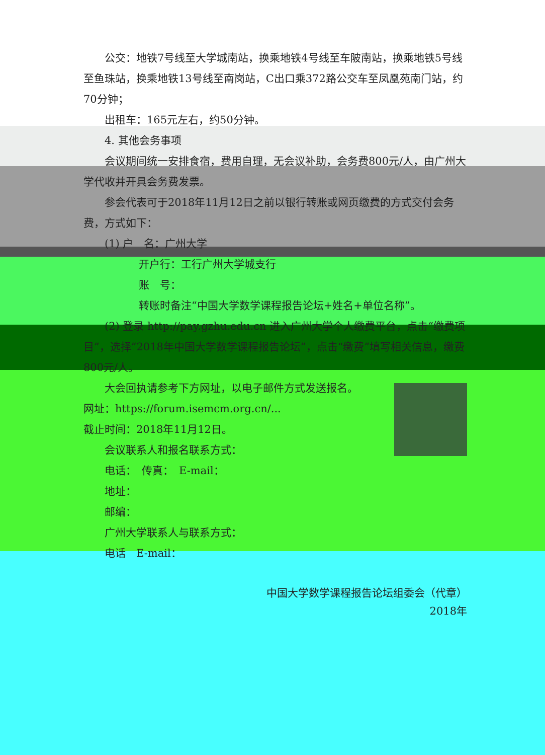公交：地铁7号线至大学城南站，换乘地铁4号线至车陂南站，换乘地铁5号线至鱼珠站，换乘地铁13号线至南岗站，C出口乘372路公交车至凤凰苑南门站，约70分钟；
出租车：165元左右，约50分钟。
4. 其他会务事项
会议期间统一安排食宿，费用自理，无会议补助，会务费800元/人，由广州大学代收并开具会务费发票。
参会代表可于2018年11月12日之前以银行转账或网页缴费的方式交付会务费，方式如下：
(1) 户　名：广州大学
开户行：工行广州大学城支行
账　号：
转账时备注“中国大学数学课程报告论坛+姓名+单位名称”。
(2) 登录 http://pay.gzhu.edu.cn 进入广州大学个人缴费平台，点击“缴费项目”，选择“2018年中国大学数学课程报告论坛”，点击“缴费”填写相关信息，缴费800元/人。
大会回执请参考下方网址，以电子邮件方式发送报名。
网址：https://forum.isemcm.org.cn/...
截止时间：2018年11月12日。
会议联系人和报名联系方式：
电话：　传真：　E-mail：
地址：
邮编：
广州大学联系人与联系方式：
电话　E-mail：
中国大学数学课程报告论坛组委会（代章）
2018年